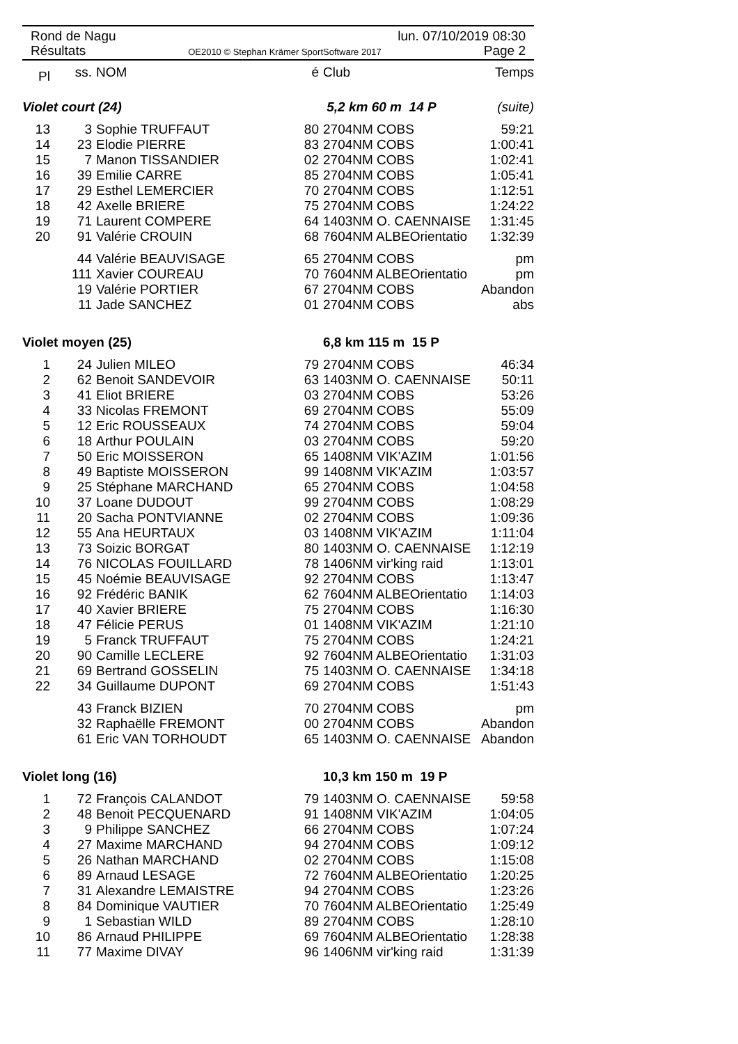Rond de Nagu lun. 07/10/2019 08:30
Résultats OE2010 © Stephan Krämer SportSoftware 2017 Page 2
| Pl | ss. | NOM | é | Club | Temps |
| --- | --- | --- | --- | --- | --- |
| Violet court (24) | | | | 5,2 km 60 m 14 P | (suite) |
| 13 | 3 | Sophie TRUFFAUT | 80 | 2704NM COBS | 59:21 |
| 14 | 23 | Elodie PIERRE | 83 | 2704NM COBS | 1:00:41 |
| 15 | 7 | Manon TISSANDIER | 02 | 2704NM COBS | 1:02:41 |
| 16 | 39 | Emilie CARRE | 85 | 2704NM COBS | 1:05:41 |
| 17 | 29 | Esthel LEMERCIER | 70 | 2704NM COBS | 1:12:51 |
| 18 | 42 | Axelle BRIERE | 75 | 2704NM COBS | 1:24:22 |
| 19 | 71 | Laurent COMPERE | 64 | 1403NM O. CAENNAISE | 1:31:45 |
| 20 | 91 | Valérie CROUIN | 68 | 7604NM ALBEOrientatio | 1:32:39 |
| | 44 | Valérie BEAUVISAGE | 65 | 2704NM COBS | pm |
| | 111 | Xavier COUREAU | 70 | 7604NM ALBEOrientatio | pm |
| | 19 | Valérie PORTIER | 67 | 2704NM COBS | Abandon |
| | 11 | Jade SANCHEZ | 01 | 2704NM COBS | abs |
| Violet moyen (25) | | | | 6,8 km 115 m 15 P | |
| 1 | 24 | Julien MILEO | 79 | 2704NM COBS | 46:34 |
| 2 | 62 | Benoit SANDEVOIR | 63 | 1403NM O. CAENNAISE | 50:11 |
| 3 | 41 | Eliot BRIERE | 03 | 2704NM COBS | 53:26 |
| 4 | 33 | Nicolas FREMONT | 69 | 2704NM COBS | 55:09 |
| 5 | 12 | Eric ROUSSEAUX | 74 | 2704NM COBS | 59:04 |
| 6 | 18 | Arthur POULAIN | 03 | 2704NM COBS | 59:20 |
| 7 | 50 | Eric MOISSERON | 65 | 1408NM VIK'AZIM | 1:01:56 |
| 8 | 49 | Baptiste MOISSERON | 99 | 1408NM VIK'AZIM | 1:03:57 |
| 9 | 25 | Stéphane MARCHAND | 65 | 2704NM COBS | 1:04:58 |
| 10 | 37 | Loane DUDOUT | 99 | 2704NM COBS | 1:08:29 |
| 11 | 20 | Sacha PONTVIANNE | 02 | 2704NM COBS | 1:09:36 |
| 12 | 55 | Ana HEURTAUX | 03 | 1408NM VIK'AZIM | 1:11:04 |
| 13 | 73 | Soizic BORGAT | 80 | 1403NM O. CAENNAISE | 1:12:19 |
| 14 | 76 | NICOLAS FOUILLARD | 78 | 1406NM vir'king raid | 1:13:01 |
| 15 | 45 | Noémie BEAUVISAGE | 92 | 2704NM COBS | 1:13:47 |
| 16 | 92 | Frédéric BANIK | 62 | 7604NM ALBEOrientatio | 1:14:03 |
| 17 | 40 | Xavier BRIERE | 75 | 2704NM COBS | 1:16:30 |
| 18 | 47 | Félicie PERUS | 01 | 1408NM VIK'AZIM | 1:21:10 |
| 19 | 5 | Franck TRUFFAUT | 75 | 2704NM COBS | 1:24:21 |
| 20 | 90 | Camille LECLERE | 92 | 7604NM ALBEOrientatio | 1:31:03 |
| 21 | 69 | Bertrand GOSSELIN | 75 | 1403NM O. CAENNAISE | 1:34:18 |
| 22 | 34 | Guillaume DUPONT | 69 | 2704NM COBS | 1:51:43 |
| | 43 | Franck BIZIEN | 70 | 2704NM COBS | pm |
| | 32 | Raphaëlle FREMONT | 00 | 2704NM COBS | Abandon |
| | 61 | Eric VAN TORHOUDT | 65 | 1403NM O. CAENNAISE | Abandon |
| Violet long (16) | | | | 10,3 km 150 m 19 P | |
| 1 | 72 | François CALANDOT | 79 | 1403NM O. CAENNAISE | 59:58 |
| 2 | 48 | Benoit PECQUENARD | 91 | 1408NM VIK'AZIM | 1:04:05 |
| 3 | 9 | Philippe SANCHEZ | 66 | 2704NM COBS | 1:07:24 |
| 4 | 27 | Maxime MARCHAND | 94 | 2704NM COBS | 1:09:12 |
| 5 | 26 | Nathan MARCHAND | 02 | 2704NM COBS | 1:15:08 |
| 6 | 89 | Arnaud LESAGE | 72 | 7604NM ALBEOrientatio | 1:20:25 |
| 7 | 31 | Alexandre LEMAISTRE | 94 | 2704NM COBS | 1:23:26 |
| 8 | 84 | Dominique VAUTIER | 70 | 7604NM ALBEOrientatio | 1:25:49 |
| 9 | 1 | Sebastian WILD | 89 | 2704NM COBS | 1:28:10 |
| 10 | 86 | Arnaud PHILIPPE | 69 | 7604NM ALBEOrientatio | 1:28:38 |
| 11 | 77 | Maxime DIVAY | 96 | 1406NM vir'king raid | 1:31:39 |